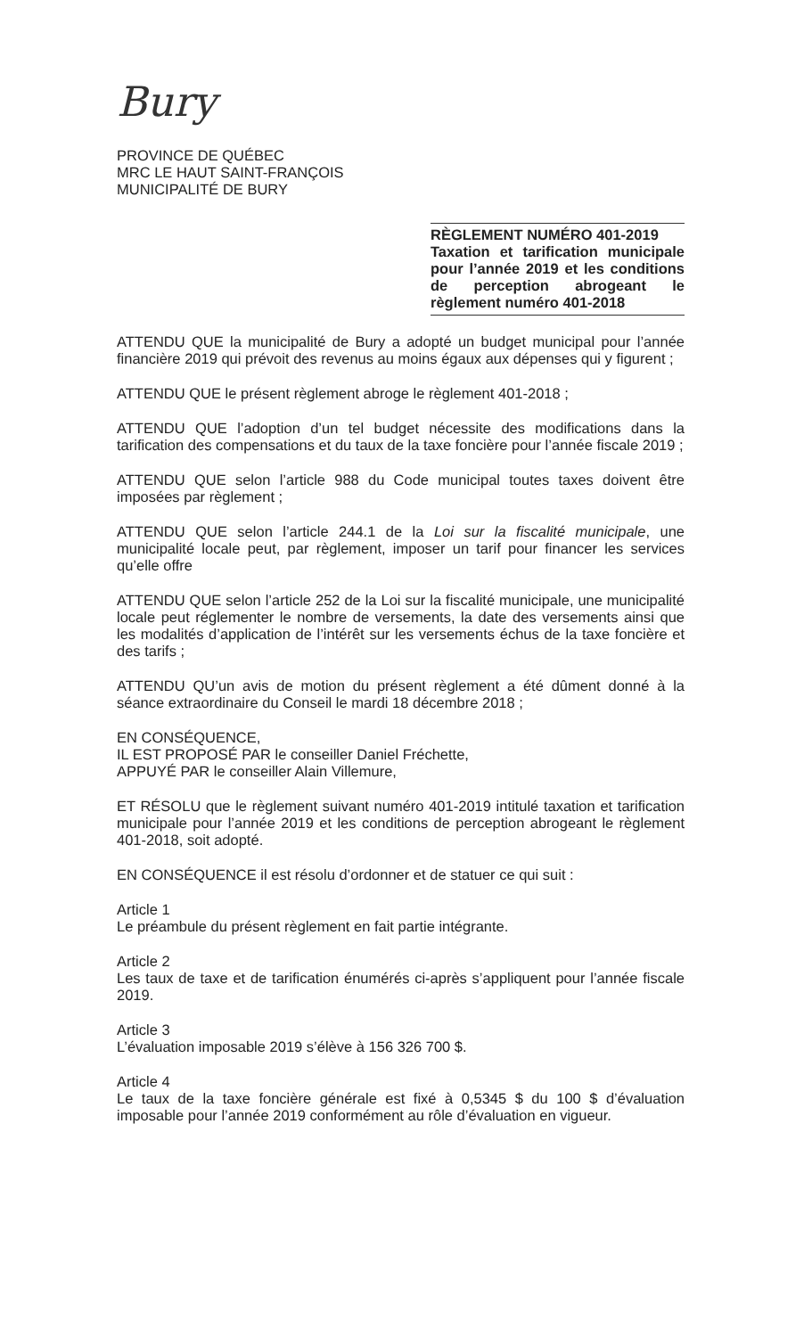Bury
PROVINCE DE QUÉBEC
MRC LE HAUT SAINT-FRANÇOIS
MUNICIPALITÉ DE BURY
RÈGLEMENT NUMÉRO 401-2019
Taxation et tarification municipale pour l’année 2019 et les conditions de perception abrogeant le règlement numéro 401-2018
ATTENDU QUE la municipalité de Bury a adopté un budget municipal pour l’année financière 2019 qui prévoit des revenus au moins égaux aux dépenses qui y figurent ;
ATTENDU QUE le présent règlement abroge le règlement 401-2018 ;
ATTENDU QUE l’adoption d’un tel budget nécessite des modifications dans la tarification des compensations et du taux de la taxe foncière pour l’année fiscale 2019 ;
ATTENDU QUE selon l’article 988 du Code municipal toutes taxes doivent être imposées par règlement ;
ATTENDU QUE selon l’article 244.1 de la Loi sur la fiscalité municipale, une municipalité locale peut, par règlement, imposer un tarif pour financer les services qu’elle offre
ATTENDU QUE selon l’article 252 de la Loi sur la fiscalité municipale, une municipalité locale peut réglementer le nombre de versements, la date des versements ainsi que les modalités d’application de l’intérêt sur les versements échus de la taxe foncière et des tarifs ;
ATTENDU QU’un avis de motion du présent règlement a été dûment donné à la séance extraordinaire du Conseil le mardi 18 décembre 2018 ;
EN CONSÉQUENCE,
IL EST PROPOSÉ PAR le conseiller Daniel Fréchette,
APPUYÉ PAR le conseiller Alain Villemure,
ET RÉSOLU que le règlement suivant numéro 401-2019 intitulé taxation et tarification municipale pour l’année 2019 et les conditions de perception abrogeant le règlement 401-2018, soit adopté.
EN CONSÉQUENCE il est résolu d’ordonner et de statuer ce qui suit :
Article 1
Le préambule du présent règlement en fait partie intégrante.
Article 2
Les taux de taxe et de tarification énumérés ci-après s’appliquent pour l’année fiscale 2019.
Article 3
L’évaluation imposable 2019 s’élève à 156 326 700 $.
Article 4
Le taux de la taxe foncière générale est fixé à 0,5345 $ du 100 $ d’évaluation imposable pour l’année 2019 conformément au rôle d’évaluation en vigueur.